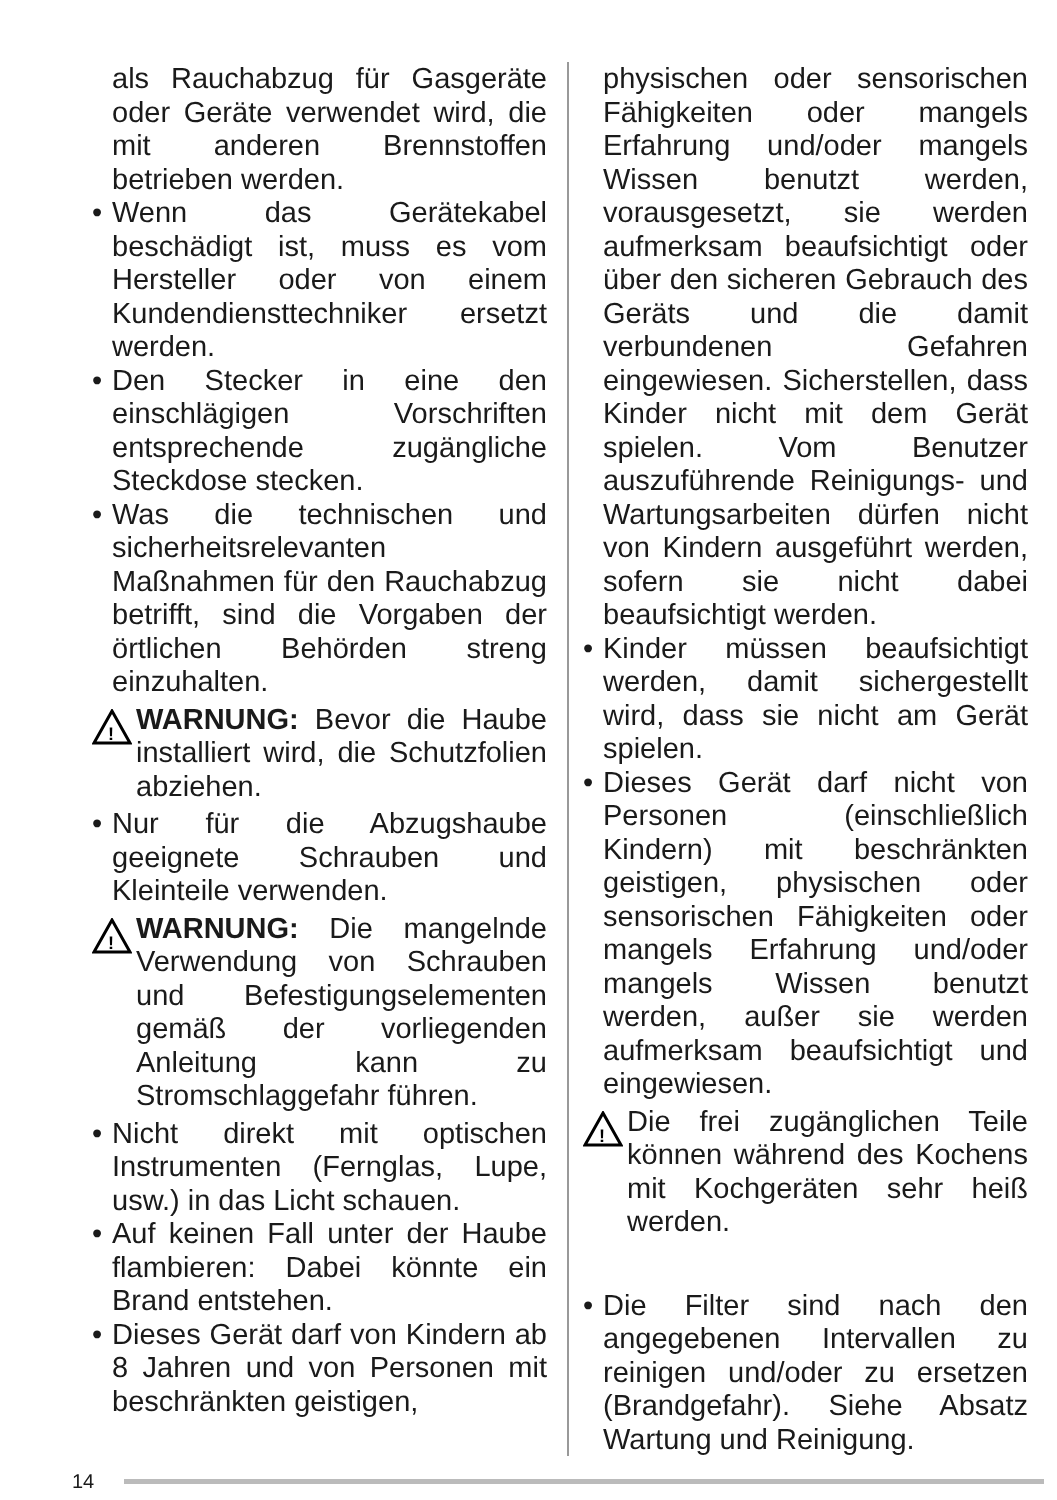als Rauchabzug für Gasgeräte oder Geräte verwendet wird, die mit anderen Brennstoffen betrieben werden.
• Wenn das Gerätekabel beschädigt ist, muss es vom Hersteller oder von einem Kundendiensttechniker ersetzt werden.
• Den Stecker in eine den einschlägigen Vorschriften entsprechende zugängliche Steckdose stecken.
• Was die technischen und sicherheitsrelevanten Maßnahmen für den Rauchabzug betrifft, sind die Vorgaben der örtlichen Behörden streng einzuhalten.
!
WARNUNG: Bevor die Haube installiert wird, die Schutzfolien abziehen.
• Nur für die Abzugshaube geeignete Schrauben und Kleinteile verwenden.
!
WARNUNG: Die mangelnde Verwendung von Schrauben und Befestigungselementen gemäß der vorliegenden Anleitung kann zu Stromschlaggefahr führen.
• Nicht direkt mit optischen Instrumenten (Fernglas, Lupe, usw.) in das Licht schauen.
• Auf keinen Fall unter der Haube flambieren: Dabei könnte ein Brand entstehen.
• Dieses Gerät darf von Kindern ab 8 Jahren und von Personen mit beschränkten geistigen,
physischen oder sensorischen Fähigkeiten oder mangels Erfahrung und/oder mangels Wissen benutzt werden, vorausgesetzt, sie werden aufmerksam beaufsichtigt oder über den sicheren Gebrauch des Geräts und die damit verbundenen Gefahren eingewiesen. Sicherstellen, dass Kinder nicht mit dem Gerät spielen. Vom Benutzer auszuführende Reinigungs- und Wartungsarbeiten dürfen nicht von Kindern ausgeführt werden, sofern sie nicht dabei beaufsichtigt werden.
• Kinder müssen beaufsichtigt werden, damit sichergestellt wird, dass sie nicht am Gerät spielen.
• Dieses Gerät darf nicht von Personen (einschließlich Kindern) mit beschränkten geistigen, physischen oder sensorischen Fähigkeiten oder mangels Erfahrung und/oder mangels Wissen benutzt werden, außer sie werden aufmerksam beaufsichtigt und eingewiesen.
!
Die frei zugänglichen Teile können während des Kochens mit Kochgeräten sehr heiß werden.
• Die Filter sind nach den angegebenen Intervallen zu reinigen und/oder zu ersetzen (Brandgefahr). Siehe Absatz Wartung und Reinigung.
14